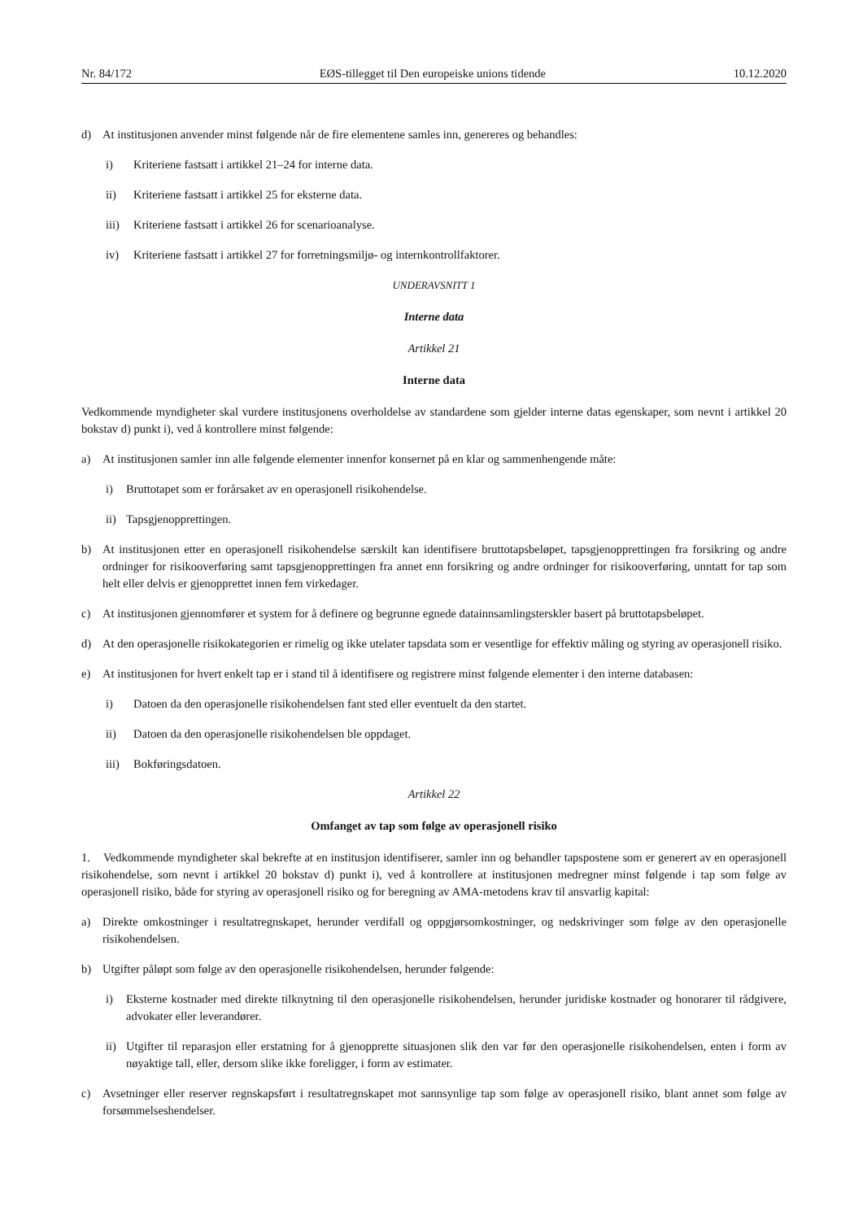Nr. 84/172 EØS-tillegget til Den europeiske unions tidende 10.12.2020
d) At institusjonen anvender minst følgende når de fire elementene samles inn, genereres og behandles:
i) Kriteriene fastsatt i artikkel 21–24 for interne data.
ii) Kriteriene fastsatt i artikkel 25 for eksterne data.
iii) Kriteriene fastsatt i artikkel 26 for scenarioanalyse.
iv) Kriteriene fastsatt i artikkel 27 for forretningsmiljø- og internkontrollfaktorer.
UNDERAVSNITT 1
Interne data
Artikkel 21
Interne data
Vedkommende myndigheter skal vurdere institusjonens overholdelse av standardene som gjelder interne datas egenskaper, som nevnt i artikkel 20 bokstav d) punkt i), ved å kontrollere minst følgende:
a) At institusjonen samler inn alle følgende elementer innenfor konsernet på en klar og sammenhengende måte:
i) Bruttotapet som er forårsaket av en operasjonell risikohendelse.
ii) Tapsgjenopprettingen.
b) At institusjonen etter en operasjonell risikohendelse særskilt kan identifisere bruttotapsbeløpet, tapsgjenopprettingen fra forsikring og andre ordninger for risikooverføring samt tapsgjenopprettingen fra annet enn forsikring og andre ordninger for risikooverføring, unntatt for tap som helt eller delvis er gjenopprettet innen fem virkedager.
c) At institusjonen gjennomfører et system for å definere og begrunne egnede datainnsamlingsterskler basert på bruttotapsbeløpet.
d) At den operasjonelle risikokategorien er rimelig og ikke utelater tapsdata som er vesentlige for effektiv måling og styring av operasjonell risiko.
e) At institusjonen for hvert enkelt tap er i stand til å identifisere og registrere minst følgende elementer i den interne databasen:
i) Datoen da den operasjonelle risikohendelsen fant sted eller eventuelt da den startet.
ii) Datoen da den operasjonelle risikohendelsen ble oppdaget.
iii) Bokføringsdatoen.
Artikkel 22
Omfanget av tap som følge av operasjonell risiko
1. Vedkommende myndigheter skal bekrefte at en institusjon identifiserer, samler inn og behandler tapspostene som er generert av en operasjonell risikohendelse, som nevnt i artikkel 20 bokstav d) punkt i), ved å kontrollere at institusjonen medregner minst følgende i tap som følge av operasjonell risiko, både for styring av operasjonell risiko og for beregning av AMA-metodens krav til ansvarlig kapital:
a) Direkte omkostninger i resultatregnskapet, herunder verdifall og oppgjørsomkostninger, og nedskrivinger som følge av den operasjonelle risikohendelsen.
b) Utgifter påløpt som følge av den operasjonelle risikohendelsen, herunder følgende:
i) Eksterne kostnader med direkte tilknytning til den operasjonelle risikohendelsen, herunder juridiske kostnader og honorarer til rådgivere, advokater eller leverandører.
ii) Utgifter til reparasjon eller erstatning for å gjenopprette situasjonen slik den var før den operasjonelle risikohendelsen, enten i form av nøyaktige tall, eller, dersom slike ikke foreligger, i form av estimater.
c) Avsetninger eller reserver regnskapsført i resultatregnskapet mot sannsynlige tap som følge av operasjonell risiko, blant annet som følge av forsømmelseshendelser.